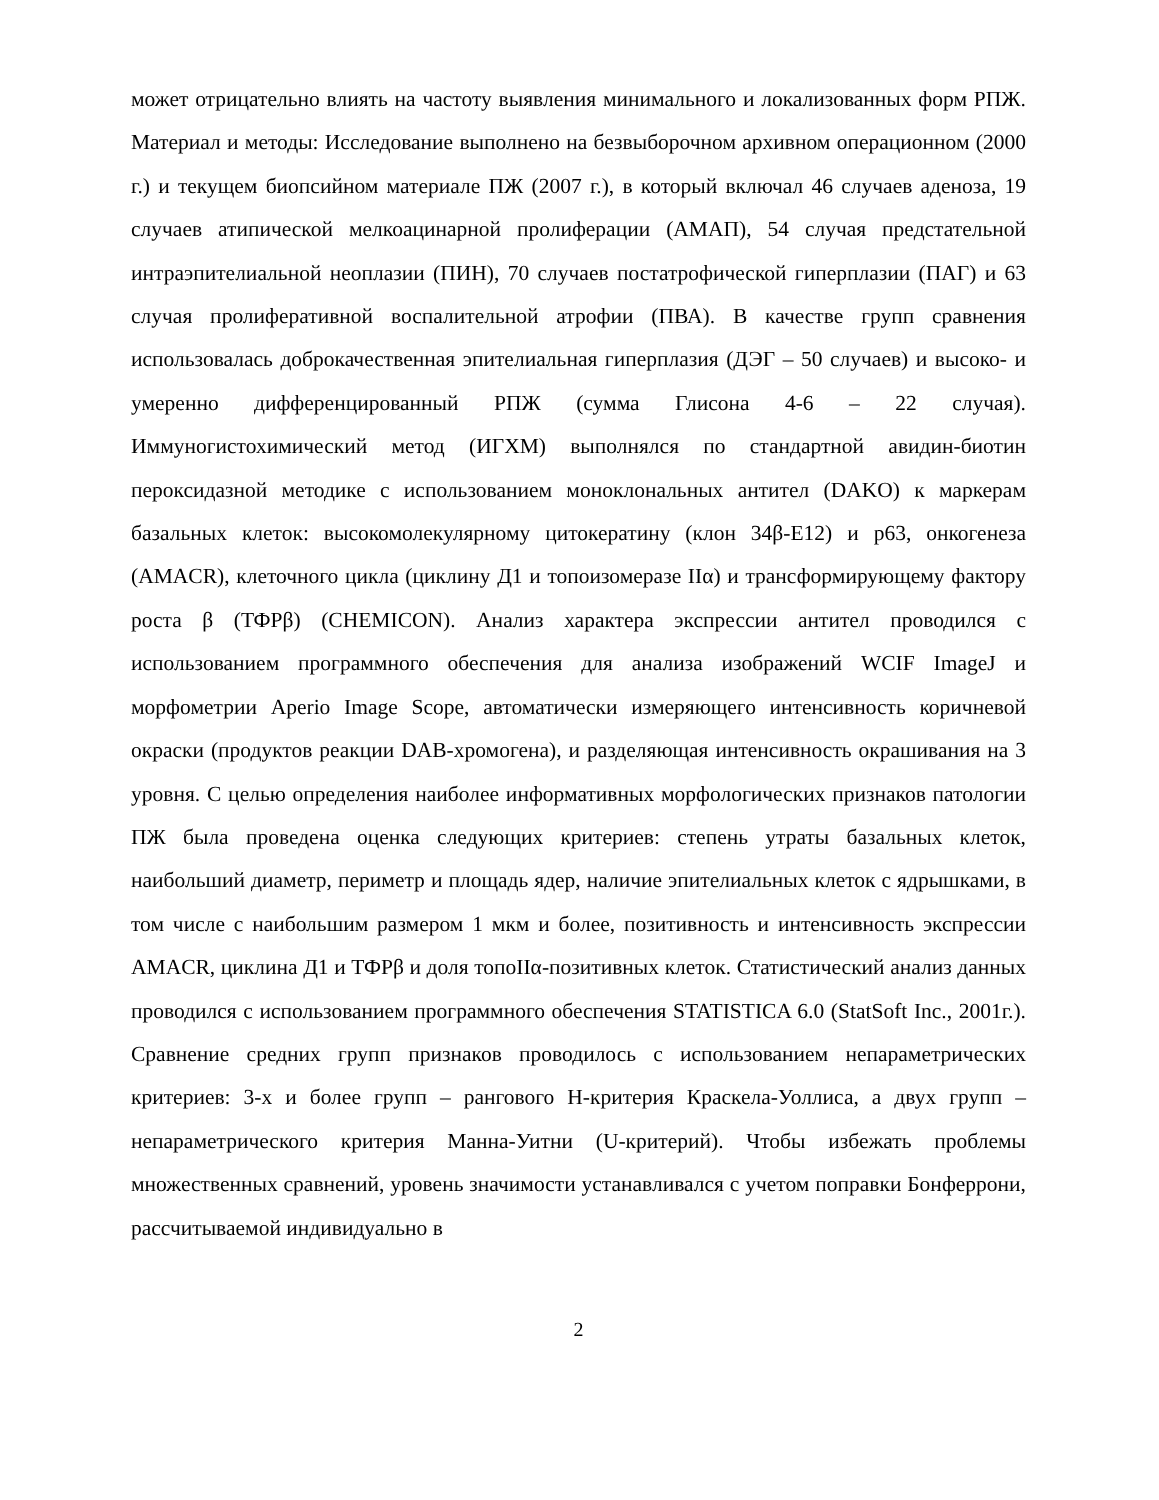может отрицательно влиять на частоту выявления минимального и локализованных форм РПЖ. Материал и методы: Исследование выполнено на безвыборочном архивном операционном (2000 г.) и текущем биопсийном материале ПЖ (2007 г.), в который включал 46 случаев аденоза, 19 случаев атипической мелкоацинарной пролиферации (АМАП), 54 случая предстательной интраэпителиальной неоплазии (ПИН), 70 случаев постатрофической гиперплазии (ПАГ) и 63 случая пролиферативной воспалительной атрофии (ПВА). В качестве групп сравнения использовалась доброкачественная эпителиальная гиперплазия (ДЭГ – 50 случаев) и высоко- и умеренно дифференцированный РПЖ (сумма Глисона 4-6 – 22 случая). Иммуногистохимический метод (ИГХМ) выполнялся по стандартной авидин-биотин пероксидазной методике с использованием моноклональных антител (DAKO) к маркерам базальных клеток: высокомолекулярному цитокератину (клон 34β-E12) и p63, онкогенеза (AMACR), клеточного цикла (циклину Д1 и топоизомеразе IIα) и трансформирующему фактору роста β (ТФРβ) (CHEMICON). Анализ характера экспрессии антител проводился с использованием программного обеспечения для анализа изображений WCIF ImageJ и морфометрии Aperio Image Scope, автоматически измеряющего интенсивность коричневой окраски (продуктов реакции DAB-хромогена), и разделяющая интенсивность окрашивания на 3 уровня. С целью определения наиболее информативных морфологических признаков патологии ПЖ была проведена оценка следующих критериев: степень утраты базальных клеток, наибольший диаметр, периметр и площадь ядер, наличие эпителиальных клеток с ядрышками, в том числе с наибольшим размером 1 мкм и более, позитивность и интенсивность экспрессии AMACR, циклина Д1 и ТФРβ и доля топоIIα-позитивных клеток. Статистический анализ данных проводился с использованием программного обеспечения STATISTICA 6.0 (StatSoft Inc., 2001г.). Сравнение средних групп признаков проводилось с использованием непараметрических критериев: 3-х и более групп – рангового H-критерия Краскела-Уоллиса, а двух групп – непараметрического критерия Манна-Уитни (U-критерий). Чтобы избежать проблемы множественных сравнений, уровень значимости устанавливался с учетом поправки Бонферрони, рассчитываемой индивидуально в
2